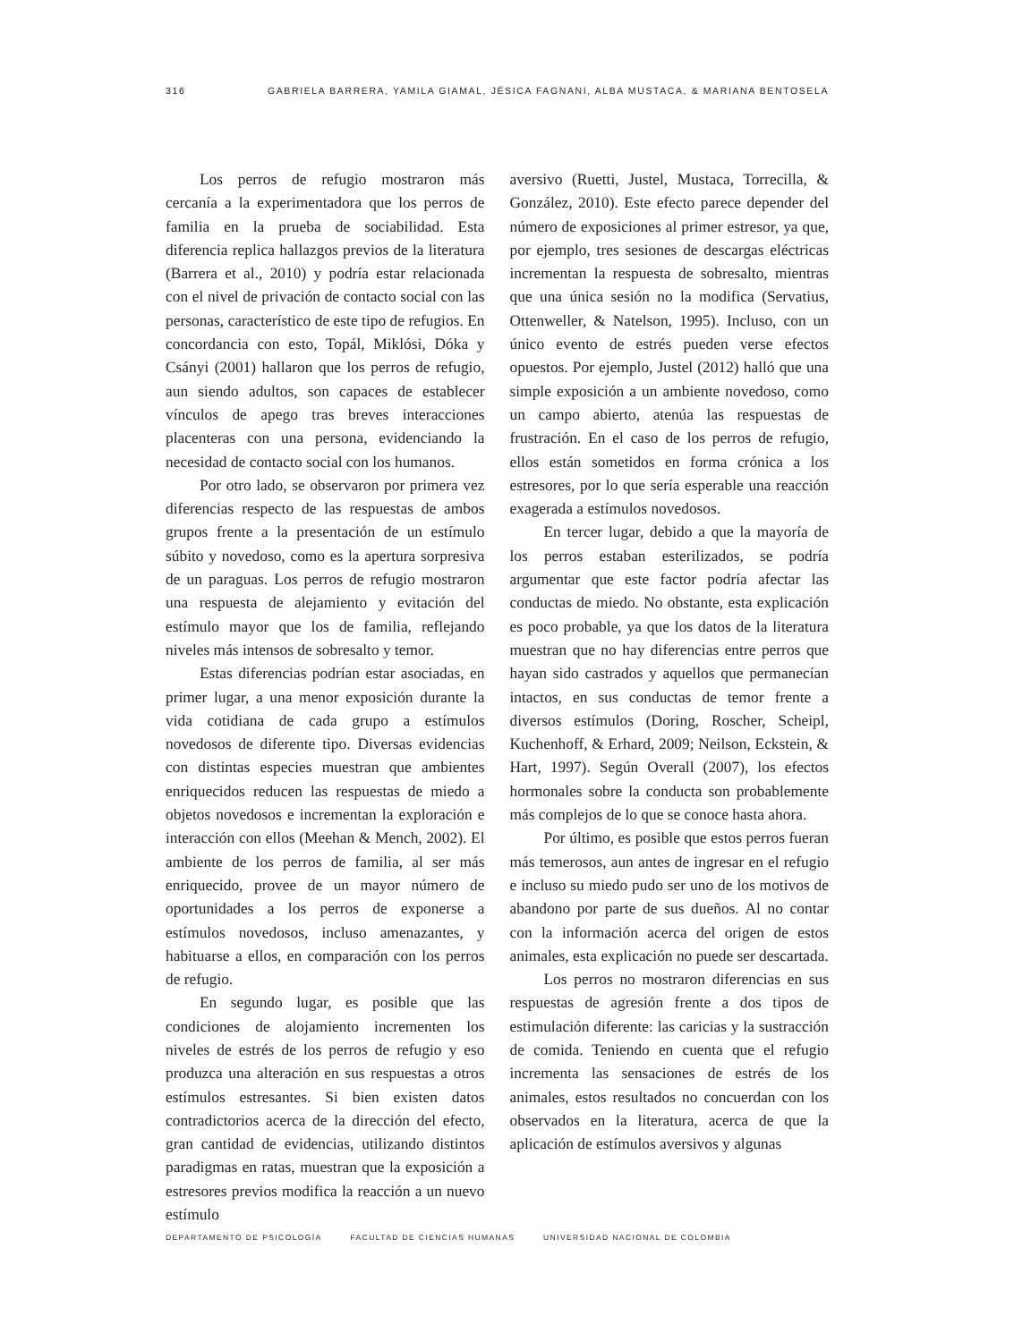316 GABRIELA BARRERA, YAMILA GIAMAL, JÉSICA FAGNANI, ALBA MUSTACA, & MARIANA BENTOSELA
Los perros de refugio mostraron más cercanía a la experimentadora que los perros de familia en la prueba de sociabilidad. Esta diferencia replica hallazgos previos de la literatura (Barrera et al., 2010) y podría estar relacionada con el nivel de privación de contacto social con las personas, característico de este tipo de refugios. En concordancia con esto, Topál, Miklósi, Dóka y Csányi (2001) hallaron que los perros de refugio, aun siendo adultos, son capaces de establecer vínculos de apego tras breves interacciones placenteras con una persona, evidenciando la necesidad de contacto social con los humanos.
Por otro lado, se observaron por primera vez diferencias respecto de las respuestas de ambos grupos frente a la presentación de un estímulo súbito y novedoso, como es la apertura sorpresiva de un paraguas. Los perros de refugio mostraron una respuesta de alejamiento y evitación del estímulo mayor que los de familia, reflejando niveles más intensos de sobresalto y temor.
Estas diferencias podrían estar asociadas, en primer lugar, a una menor exposición durante la vida cotidiana de cada grupo a estímulos novedosos de diferente tipo. Diversas evidencias con distintas especies muestran que ambientes enriquecidos reducen las respuestas de miedo a objetos novedosos e incrementan la exploración e interacción con ellos (Meehan & Mench, 2002). El ambiente de los perros de familia, al ser más enriquecido, provee de un mayor número de oportunidades a los perros de exponerse a estímulos novedosos, incluso amenazantes, y habituarse a ellos, en comparación con los perros de refugio.
En segundo lugar, es posible que las condiciones de alojamiento incrementen los niveles de estrés de los perros de refugio y eso produzca una alteración en sus respuestas a otros estímulos estresantes. Si bien existen datos contradictorios acerca de la dirección del efecto, gran cantidad de evidencias, utilizando distintos paradigmas en ratas, muestran que la exposición a estresores previos modifica la reacción a un nuevo estímulo
aversivo (Ruetti, Justel, Mustaca, Torrecilla, & González, 2010). Este efecto parece depender del número de exposiciones al primer estresor, ya que, por ejemplo, tres sesiones de descargas eléctricas incrementan la respuesta de sobresalto, mientras que una única sesión no la modifica (Servatius, Ottenweller, & Natelson, 1995). Incluso, con un único evento de estrés pueden verse efectos opuestos. Por ejemplo, Justel (2012) halló que una simple exposición a un ambiente novedoso, como un campo abierto, atenúa las respuestas de frustración. En el caso de los perros de refugio, ellos están sometidos en forma crónica a los estresores, por lo que sería esperable una reacción exagerada a estímulos novedosos.
En tercer lugar, debido a que la mayoría de los perros estaban esterilizados, se podría argumentar que este factor podría afectar las conductas de miedo. No obstante, esta explicación es poco probable, ya que los datos de la literatura muestran que no hay diferencias entre perros que hayan sido castrados y aquellos que permanecían intactos, en sus conductas de temor frente a diversos estímulos (Doring, Roscher, Scheipl, Kuchenhoff, & Erhard, 2009; Neilson, Eckstein, & Hart, 1997). Según Overall (2007), los efectos hormonales sobre la conducta son probablemente más complejos de lo que se conoce hasta ahora.
Por último, es posible que estos perros fueran más temerosos, aun antes de ingresar en el refugio e incluso su miedo pudo ser uno de los motivos de abandono por parte de sus dueños. Al no contar con la información acerca del origen de estos animales, esta explicación no puede ser descartada.
Los perros no mostraron diferencias en sus respuestas de agresión frente a dos tipos de estimulación diferente: las caricias y la sustracción de comida. Teniendo en cuenta que el refugio incrementa las sensaciones de estrés de los animales, estos resultados no concuerdan con los observados en la literatura, acerca de que la aplicación de estímulos aversivos y algunas
DEPARTAMENTO DE PSICOLOGÍA FACULTAD DE CIENCIAS HUMANAS UNIVERSIDAD NACIONAL DE COLOMBIA